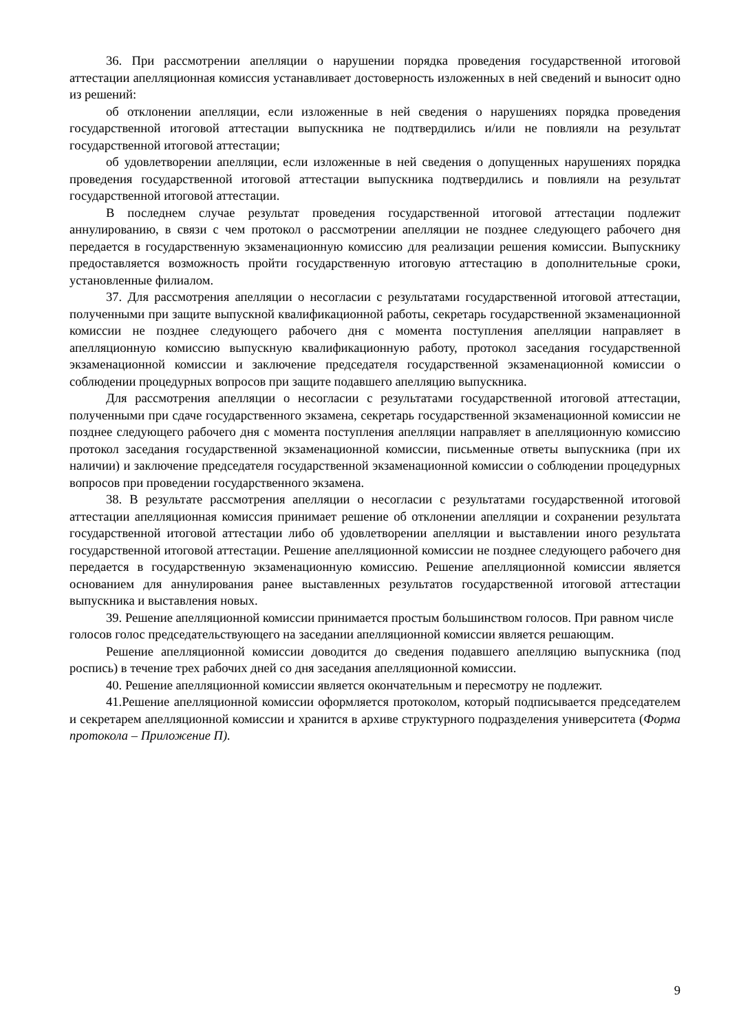36. При рассмотрении апелляции о нарушении порядка проведения государственной итоговой аттестации апелляционная комиссия устанавливает достоверность изложенных в ней сведений и выносит одно из решений:
об отклонении апелляции, если изложенные в ней сведения о нарушениях порядка проведения государственной итоговой аттестации выпускника не подтвердились и/или не повлияли на результат государственной итоговой аттестации;
об удовлетворении апелляции, если изложенные в ней сведения о допущенных нарушениях порядка проведения государственной итоговой аттестации выпускника подтвердились и повлияли на результат государственной итоговой аттестации.
В последнем случае результат проведения государственной итоговой аттестации подлежит аннулированию, в связи с чем протокол о рассмотрении апелляции не позднее следующего рабочего дня передается в государственную экзаменационную комиссию для реализации решения комиссии. Выпускнику предоставляется возможность пройти государственную итоговую аттестацию в дополнительные сроки, установленные филиалом.
37. Для рассмотрения апелляции о несогласии с результатами государственной итоговой аттестации, полученными при защите выпускной квалификационной работы, секретарь государственной экзаменационной комиссии не позднее следующего рабочего дня с момента поступления апелляции направляет в апелляционную комиссию выпускную квалификационную работу, протокол заседания государственной экзаменационной комиссии и заключение председателя государственной экзаменационной комиссии о соблюдении процедурных вопросов при защите подавшего апелляцию выпускника.
Для рассмотрения апелляции о несогласии с результатами государственной итоговой аттестации, полученными при сдаче государственного экзамена, секретарь государственной экзаменационной комиссии не позднее следующего рабочего дня с момента поступления апелляции направляет в апелляционную комиссию протокол заседания государственной экзаменационной комиссии, письменные ответы выпускника (при их наличии) и заключение председателя государственной экзаменационной комиссии о соблюдении процедурных вопросов при проведении государственного экзамена.
38. В результате рассмотрения апелляции о несогласии с результатами государственной итоговой аттестации апелляционная комиссия принимает решение об отклонении апелляции и сохранении результата государственной итоговой аттестации либо об удовлетворении апелляции и выставлении иного результата государственной итоговой аттестации. Решение апелляционной комиссии не позднее следующего рабочего дня передается в государственную экзаменационную комиссию. Решение апелляционной комиссии является основанием для аннулирования ранее выставленных результатов государственной итоговой аттестации выпускника и выставления новых.
39. Решение апелляционной комиссии принимается простым большинством голосов. При равном числе голосов голос председательствующего на заседании апелляционной комиссии является решающим.
Решение апелляционной комиссии доводится до сведения подавшего апелляцию выпускника (под роспись) в течение трех рабочих дней со дня заседания апелляционной комиссии.
40. Решение апелляционной комиссии является окончательным и пересмотру не подлежит.
41.Решение апелляционной комиссии оформляется протоколом, который подписывается председателем и секретарем апелляционной комиссии и хранится в архиве структурного подразделения университета (Форма протокола – Приложение П).
9